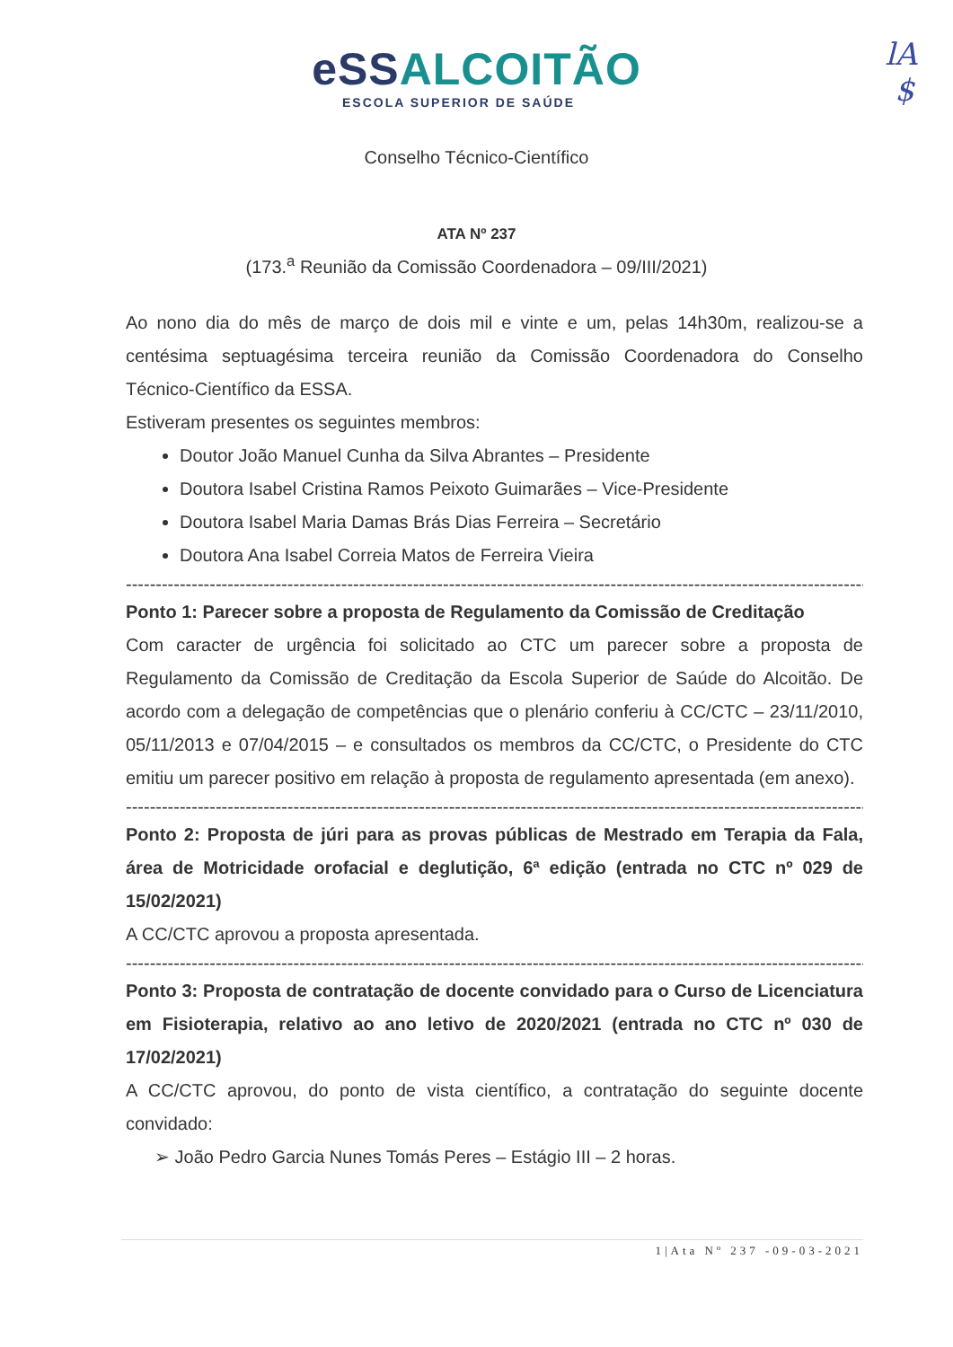lA
$
eSS ALCOITÃO
ESCOLA SUPERIOR DE SAÚDE
Conselho Técnico-Científico
ATA Nº 237
(173.<sup>a</sup> Reunião da Comissão Coordenadora – 09/III/2021)
Ao nono dia do mês de março de dois mil e vinte e um, pelas 14h30m, realizou-se a centésima septuagésima terceira reunião da Comissão Coordenadora do Conselho Técnico-Científico da ESSA.
Estiveram presentes os seguintes membros:
Doutor João Manuel Cunha da Silva Abrantes – Presidente
Doutora Isabel Cristina Ramos Peixoto Guimarães – Vice-Presidente
Doutora Isabel Maria Damas Brás Dias Ferreira – Secretário
Doutora Ana Isabel Correia Matos de Ferreira Vieira
--------------------------------------------------------------------------------------------------------------------------------
Ponto 1: Parecer sobre a proposta de Regulamento da Comissão de Creditação
Com caracter de urgência foi solicitado ao CTC um parecer sobre a proposta de Regulamento da Comissão de Creditação da Escola Superior de Saúde do Alcoitão. De acordo com a delegação de competências que o plenário conferiu à CC/CTC – 23/11/2010, 05/11/2013 e 07/04/2015 – e consultados os membros da CC/CTC, o Presidente do CTC emitiu um parecer positivo em relação à proposta de regulamento apresentada (em anexo).
--------------------------------------------------------------------------------------------------------------------------------
Ponto 2: Proposta de júri para as provas públicas de Mestrado em Terapia da Fala, área de Motricidade orofacial e deglutição, 6ª edição (entrada no CTC nº 029 de 15/02/2021)
A CC/CTC aprovou a proposta apresentada.
--------------------------------------------------------------------------------------------------------------------------------
Ponto 3: Proposta de contratação de docente convidado para o Curso de Licenciatura em Fisioterapia, relativo ao ano letivo de 2020/2021 (entrada no CTC nº 030 de 17/02/2021)
A CC/CTC aprovou, do ponto de vista científico, a contratação do seguinte docente convidado:
➢ João Pedro Garcia Nunes Tomás Peres – Estágio III – 2 horas.
1|Ata Nº 237 -09-03-2021